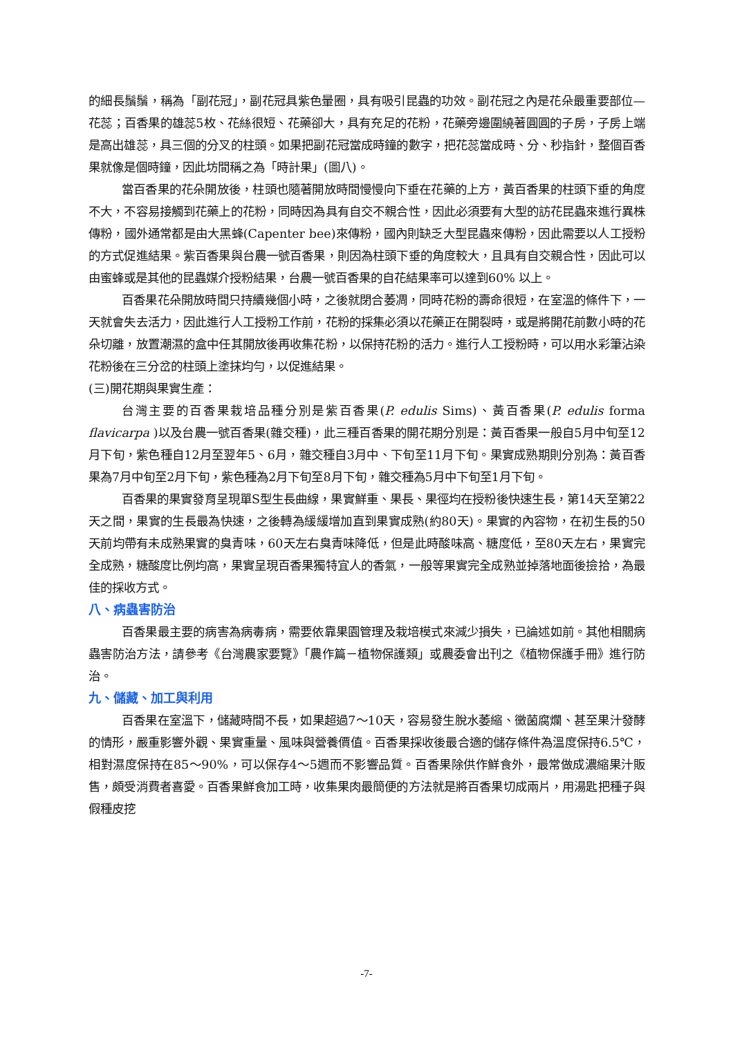的細長鬚鬚，稱為「副花冠」，副花冠具紫色暈圈，具有吸引昆蟲的功效。副花冠之內是花朵最重要部位—花蕊；百香果的雄蕊5枚、花絲很短、花藥卻大，具有充足的花粉，花藥旁邊圍繞著圓圓的子房，子房上端是高出雄蕊，具三個的分叉的柱頭。如果把副花冠當成時鐘的數字，把花蕊當成時、分、秒指針，整個百香果就像是個時鐘，因此坊間稱之為「時計果」(圖八)。
當百香果的花朵開放後，柱頭也隨著開放時間慢慢向下垂在花藥的上方，黃百香果的柱頭下垂的角度不大，不容易接觸到花藥上的花粉，同時因為具有自交不親合性，因此必須要有大型的訪花昆蟲來進行異株傳粉，國外通常都是由大黑蜂(Capenter bee)來傳粉，國內則缺乏大型昆蟲來傳粉，因此需要以人工授粉的方式促進結果。紫百香果與台農一號百香果，則因為柱頭下垂的角度較大，且具有自交親合性，因此可以由蜜蜂或是其他的昆蟲媒介授粉結果，台農一號百香果的自花結果率可以達到60% 以上。
百香果花朵開放時間只持續幾個小時，之後就閉合萎凋，同時花粉的壽命很短，在室溫的條件下，一天就會失去活力，因此進行人工授粉工作前，花粉的採集必須以花藥正在開裂時，或是將開花前數小時的花朵切離，放置潮濕的盒中任其開放後再收集花粉，以保持花粉的活力。進行人工授粉時，可以用水彩筆沾染花粉後在三分岔的柱頭上塗抹均勻，以促進結果。
(三)開花期與果實生產：
台灣主要的百香果栽培品種分別是紫百香果(P. edulis Sims)、黃百香果(P. edulis forma flavicarpa )以及台農一號百香果(雜交種)，此三種百香果的開花期分別是：黃百香果一般自5月中旬至12月下旬，紫色種自12月至翌年5、6月，雜交種自3月中、下旬至11月下旬。果實成熟期則分別為：黃百香果為7月中旬至2月下旬，紫色種為2月下旬至8月下旬，雜交種為5月中下旬至1月下旬。
百香果的果實發育呈現單S型生長曲線，果實鮮重、果長、果徑均在授粉後快速生長，第14天至第22天之間，果實的生長最為快速，之後轉為緩緩增加直到果實成熟(約80天)。果實的內容物，在初生長的50天前均帶有未成熟果實的臭青味，60天左右臭青味降低，但是此時酸味高、糖度低，至80天左右，果實完全成熟，糖酸度比例均高，果實呈現百香果獨特宜人的香氣，一般等果實完全成熟並掉落地面後撿拾，為最佳的採收方式。
八、病蟲害防治
百香果最主要的病害為病毒病，需要依靠果園管理及栽培模式來減少損失，已論述如前。其他相關病蟲害防治方法，請參考《台灣農家要覽》「農作篇－植物保護類」或農委會出刊之《植物保護手冊》進行防治。
九、儲藏、加工與利用
百香果在室溫下，儲藏時間不長，如果超過7～10天，容易發生脫水萎縮、黴菌腐爛、甚至果汁發酵的情形，嚴重影響外觀、果實重量、風味與營養價值。百香果採收後最合適的儲存條件為溫度保持6.5℃，相對濕度保持在85～90%，可以保存4～5週而不影響品質。百香果除供作鮮食外，最常做成濃縮果汁販售，頗受消費者喜愛。百香果鮮食加工時，收集果肉最簡便的方法就是將百香果切成兩片，用湯匙把種子與假種皮挖
-7-